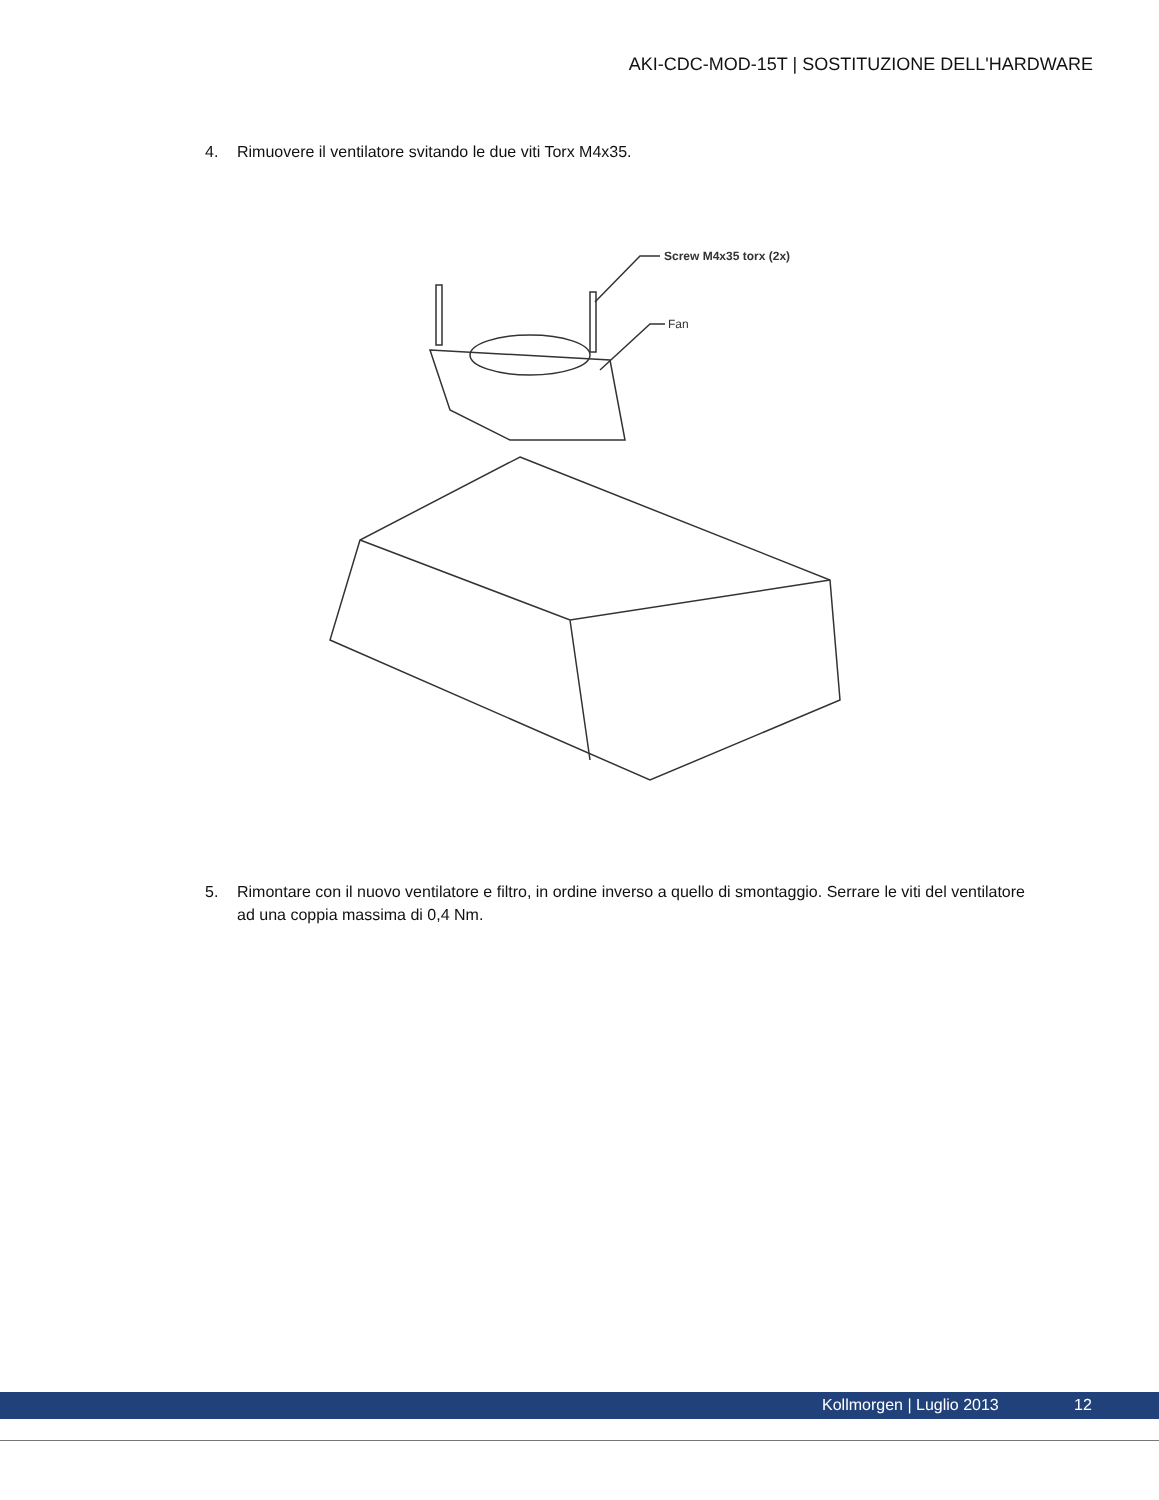AKI-CDC-MOD-15T | SOSTITUZIONE DELL'HARDWARE
4. Rimuovere il ventilatore svitando le due viti Torx M4x35.
Screw M4x35 torx (2x)
Fan
5. Rimontare con il nuovo ventilatore e filtro, in ordine inverso a quello di smontaggio. Serrare le viti del ventilatore ad una coppia massima di 0,4 Nm.
Kollmorgen | Luglio 2013 12